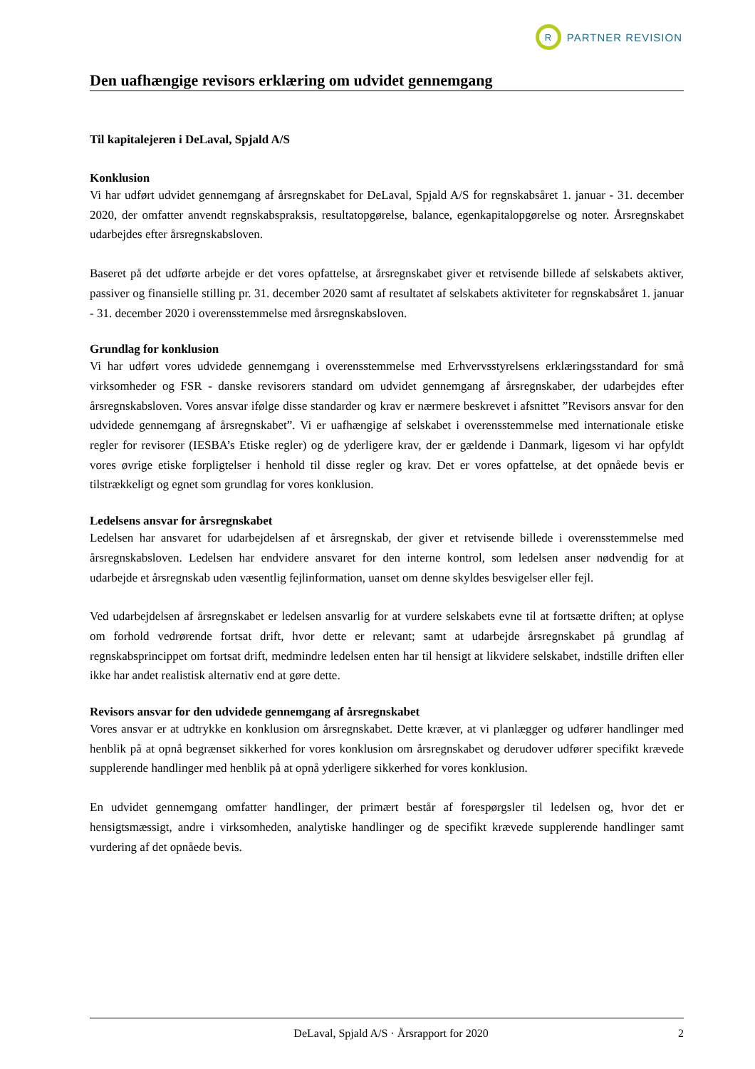R
PARTNER REVISION
Den uafhængige revisors erklæring om udvidet gennemgang
Til kapitalejeren i DeLaval, Spjald A/S
Konklusion
Vi har udført udvidet gennemgang af årsregnskabet for DeLaval, Spjald A/S for regnskabsåret 1. januar - 31. december 2020, der omfatter anvendt regnskabspraksis, resultatopgørelse, balance, egenkapitalopgørelse og noter. Årsregnskabet udarbejdes efter årsregnskabsloven.
Baseret på det udførte arbejde er det vores opfattelse, at årsregnskabet giver et retvisende billede af selskabets aktiver, passiver og finansielle stilling pr. 31. december 2020 samt af resultatet af selskabets aktiviteter for regnskabsåret 1. januar - 31. december 2020 i overensstemmelse med årsregnskabsloven.
Grundlag for konklusion
Vi har udført vores udvidede gennemgang i overensstemmelse med Erhvervsstyrelsens erklæringsstandard for små virksomheder og FSR - danske revisorers standard om udvidet gennemgang af årsregnskaber, der udarbejdes efter årsregnskabsloven. Vores ansvar ifølge disse standarder og krav er nærmere beskrevet i afsnittet ”Revisors ansvar for den udvidede gennemgang af årsregnskabet”. Vi er uafhængige af selskabet i overensstemmelse med internationale etiske regler for revisorer (IESBA’s Etiske regler) og de yderligere krav, der er gældende i Danmark, ligesom vi har opfyldt vores øvrige etiske forpligtelser i henhold til disse regler og krav. Det er vores opfattelse, at det opnåede bevis er tilstrækkeligt og egnet som grundlag for vores konklusion.
Ledelsens ansvar for årsregnskabet
Ledelsen har ansvaret for udarbejdelsen af et årsregnskab, der giver et retvisende billede i overensstemmelse med årsregnskabsloven. Ledelsen har endvidere ansvaret for den interne kontrol, som ledelsen anser nødvendig for at udarbejde et årsregnskab uden væsentlig fejlinformation, uanset om denne skyldes besvigelser eller fejl.
Ved udarbejdelsen af årsregnskabet er ledelsen ansvarlig for at vurdere selskabets evne til at fortsætte driften; at oplyse om forhold vedrørende fortsat drift, hvor dette er relevant; samt at udarbejde årsregnskabet på grundlag af regnskabsprincippet om fortsat drift, medmindre ledelsen enten har til hensigt at likvidere selskabet, indstille driften eller ikke har andet realistisk alternativ end at gøre dette.
Revisors ansvar for den udvidede gennemgang af årsregnskabet
Vores ansvar er at udtrykke en konklusion om årsregnskabet. Dette kræver, at vi planlægger og udfører handlinger med henblik på at opnå begrænset sikkerhed for vores konklusion om årsregnskabet og derudover udfører specifikt krævede supplerende handlinger med henblik på at opnå yderligere sikkerhed for vores konklusion.
En udvidet gennemgang omfatter handlinger, der primært består af forespørgsler til ledelsen og, hvor det er hensigtsmæssigt, andre i virksomheden, analytiske handlinger og de specifikt krævede supplerende handlinger samt vurdering af det opnåede bevis.
DeLaval, Spjald A/S · Årsrapport for 2020 2